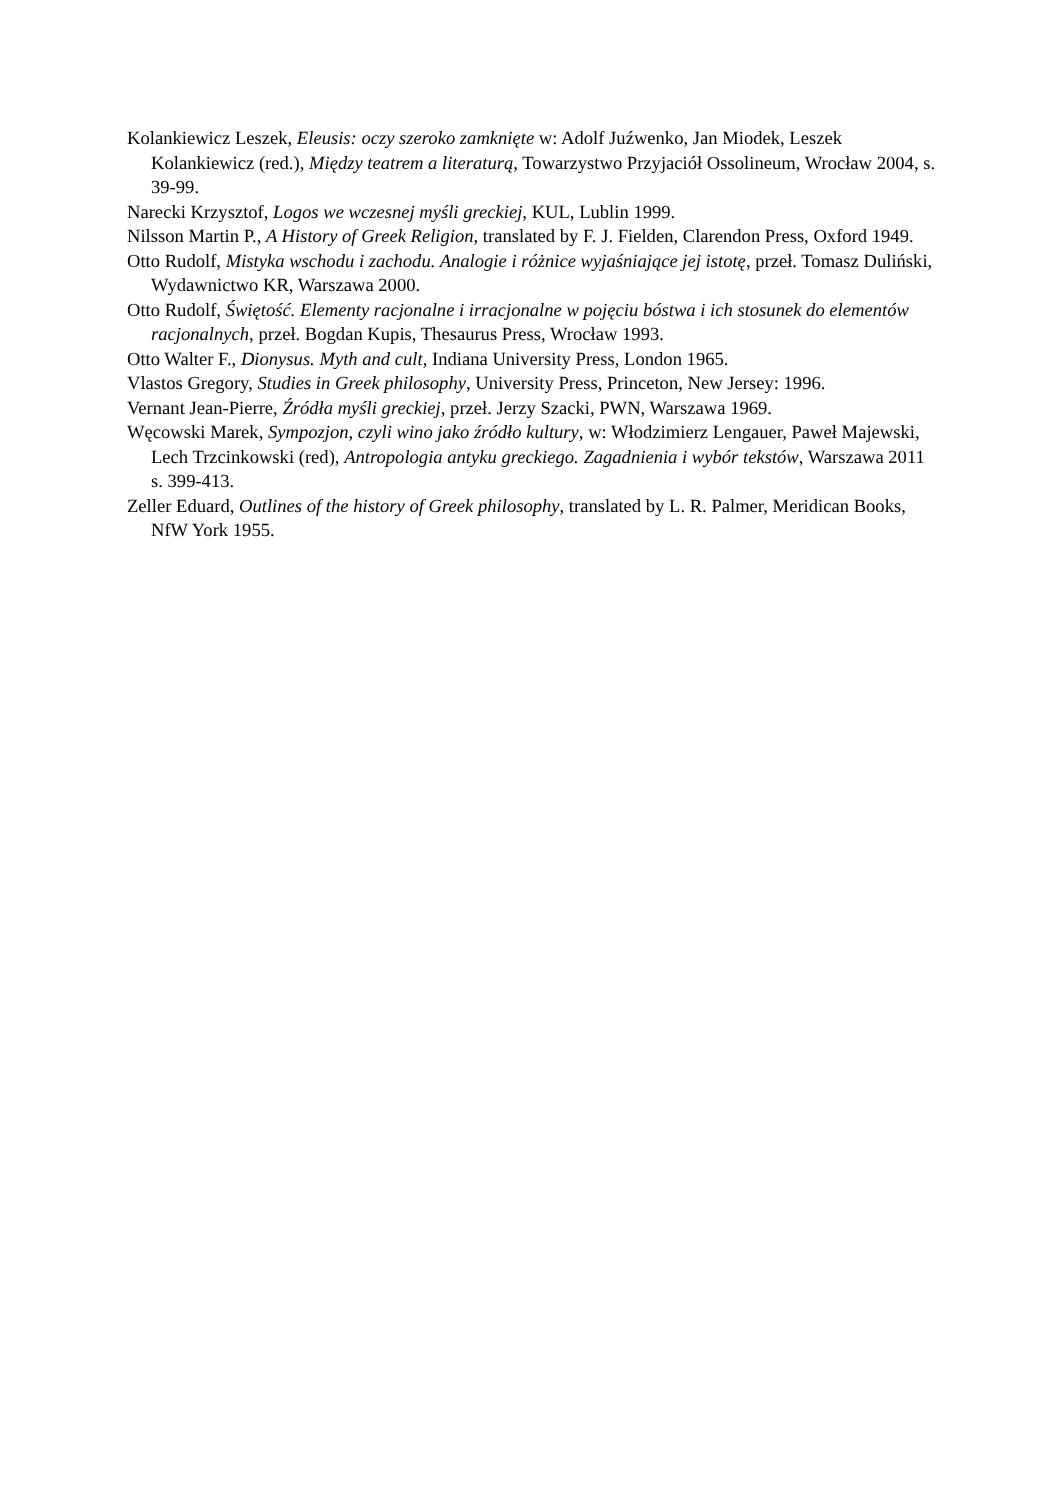Kolankiewicz Leszek, Eleusis: oczy szeroko zamknięte w: Adolf Juźwenko, Jan Miodek, Leszek Kolankiewicz (red.), Między teatrem a literaturą, Towarzystwo Przyjaciół Ossolineum, Wrocław 2004, s. 39-99.
Narecki Krzysztof, Logos we wczesnej myśli greckiej, KUL, Lublin 1999.
Nilsson Martin P., A History of Greek Religion, translated by F. J. Fielden, Clarendon Press, Oxford 1949.
Otto Rudolf, Mistyka wschodu i zachodu. Analogie i różnice wyjaśniające jej istotę, przeł. Tomasz Duliński, Wydawnictwo KR, Warszawa 2000.
Otto Rudolf, Świętość. Elementy racjonalne i irracjonalne w pojęciu bóstwa i ich stosunek do elementów racjonalnych, przeł. Bogdan Kupis, Thesaurus Press, Wrocław 1993.
Otto Walter F., Dionysus. Myth and cult, Indiana University Press, London 1965.
Vlastos Gregory, Studies in Greek philosophy, University Press, Princeton, New Jersey: 1996.
Vernant Jean-Pierre, Źródła myśli greckiej, przeł. Jerzy Szacki, PWN, Warszawa 1969.
Węcowski Marek, Sympozjon, czyli wino jako źródło kultury, w: Włodzimierz Lengauer, Paweł Majewski, Lech Trzcinkowski (red), Antropologia antyku greckiego. Zagadnienia i wybór tekstów, Warszawa 2011 s. 399-413.
Zeller Eduard, Outlines of the history of Greek philosophy, translated by L. R. Palmer, Meridican Books, NfW York 1955.